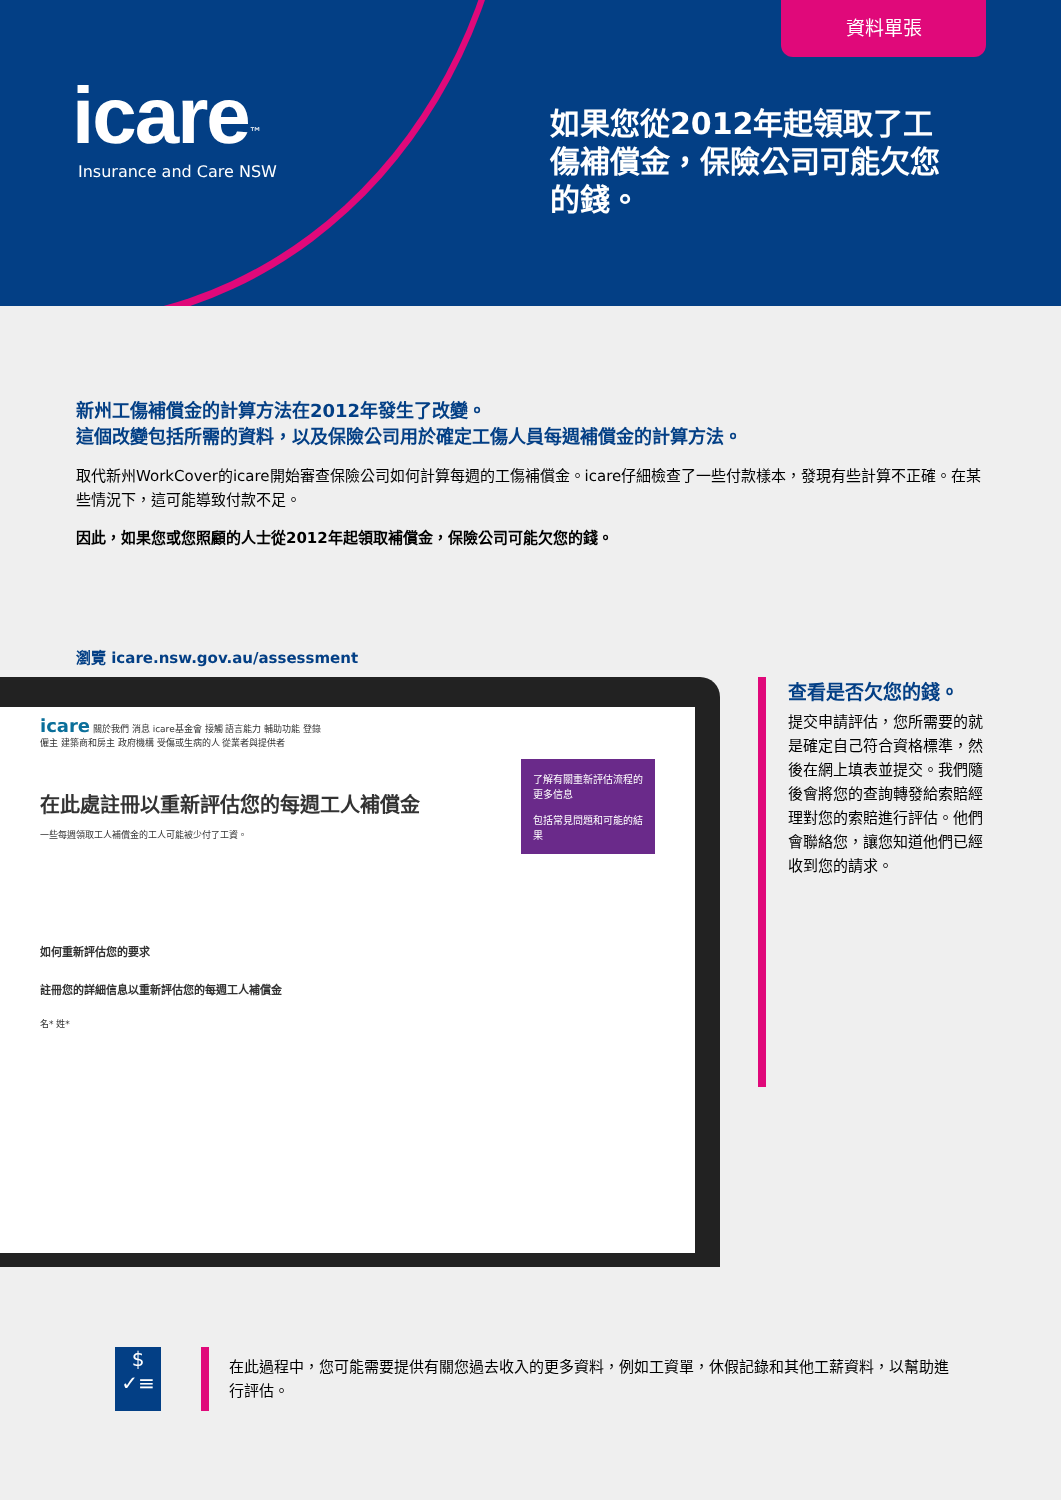資料單張
icare<sup>™</sup>
Insurance and Care NSW
如果您從2012年起領取了工傷補償金，保險公司可能欠您的錢。
新州工傷補償金的計算方法在2012年發生了改變。
這個改變包括所需的資料，以及保險公司用於確定工傷人員每週補償金的計算方法。
取代新州WorkCover的icare開始審查保險公司如何計算每週的工傷補償金。icare仔細檢查了一些付款樣本，發現有些計算不正確。在某些情況下，這可能導致付款不足。
因此，如果您或您照顧的人士從2012年起領取補償金，保險公司可能欠您的錢。
瀏覽 icare.nsw.gov.au/assessment
icare 關於我們 消息 icare基金會 接觸 語言能力 輔助功能 登錄
僱主 建築商和房主 政府機構 受傷或生病的人 從業者與提供者
了解有關重新評估流程的更多信息
包括常見問題和可能的結果
在此處註冊以重新評估您的每週工人補償金
一些每週領取工人補償金的工人可能被少付了工資。
如何重新評估您的要求
註冊您的詳細信息以重新評估您的每週工人補償金
名* 姓*
查看是否欠您的錢。
提交申請評估，您所需要的就是確定自己符合資格標準，然後在網上填表並提交。我們隨後會將您的查詢轉發給索賠經理對您的索賠進行評估。他們會聯絡您，讓您知道他們已經收到您的請求。
$
✓≡
在此過程中，您可能需要提供有關您過去收入的更多資料，例如工資單，休假記錄和其他工薪資料，以幫助進行評估。